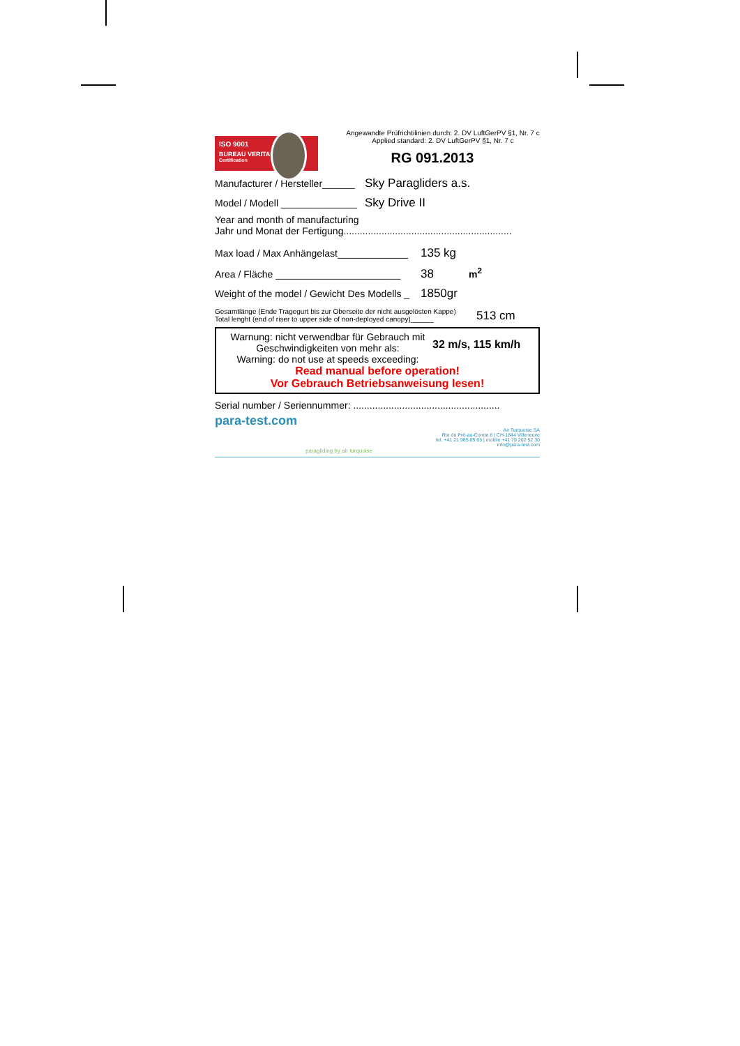ISO 9001
BUREAU VERITAS
Certification
Angewandte Prüfrichtilinien durch: 2. DV LuftGerPV §1, Nr. 7 c
Applied standard: 2. DV LuftGerPV §1, Nr. 7 c
RG 091.2013
Manufacturer / Hersteller______ Sky Paragliders a.s.
Model / Modell ______________ Sky Drive II
Year and month of manufacturing
Jahr und Monat der Fertigung..............................................................
Max load / Max Anhängelast_____________ 135 kg
Area / Fläche _______________________ 38 m<sup>2</sup>
Weight of the model / Gewicht Des Modells _ 1850gr
Gesamtlänge (Ende Tragegurt bis zur Oberseite der nicht ausgelösten Kappe)
Total lenght (end of riser to upper side of non-deployed canopy)______
513 cm
Warnung: nicht verwendbar für Gebrauch mit
Geschwindigkeiten von mehr als:
Warning: do not use at speeds exceeding:
32 m/s, 115 km/h
Read manual before operation!
Vor Gebrauch Betriebsanweisung lesen!
Serial number / Seriennummer: ......................................................
para-test.com
paragliding by air turquoise
Air Turquoise SA
Rte du Pré-au-Comte 8 | CH-1844 Villeneuve
tel. +41 21 965 65 65 | mobile +41 79 202 52 30
info@para-test.com